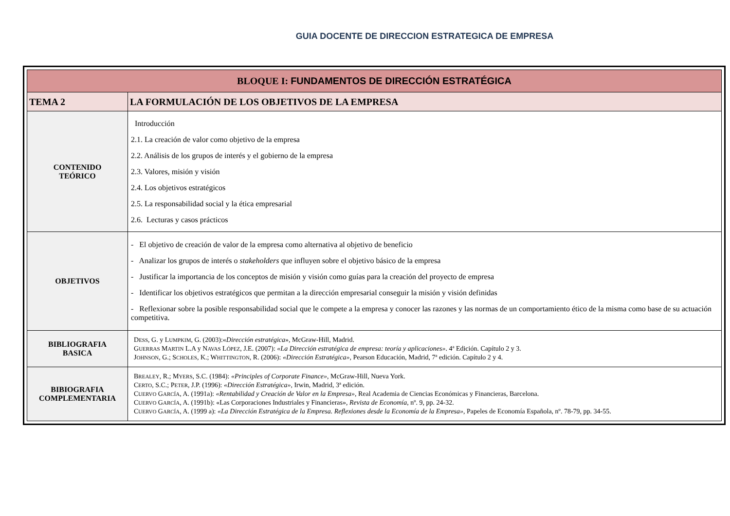GUIA DOCENTE DE DIRECCION ESTRATEGICA DE EMPRESA
| BLOQUE I: FUNDAMENTOS DE DIRECCIÓN ESTRATÉGICA | |
| --- | --- |
| TEMA 2 | LA FORMULACIÓN DE LOS OBJETIVOS DE LA EMPRESA |
| CONTENIDO TEÓRICO | Introducción 2.1. La creación de valor como objetivo de la empresa 2.2. Análisis de los grupos de interés y el gobierno de la empresa 2.3. Valores, misión y visión 2.4. Los objetivos estratégicos 2.5. La responsabilidad social y la ética empresarial 2.6. Lecturas y casos prácticos |
| OBJETIVOS | - El objetivo de creación de valor de la empresa como alternativa al objetivo de beneficio - Analizar los grupos de interés o stakeholders que influyen sobre el objetivo básico de la empresa - Justificar la importancia de los conceptos de misión y visión como guías para la creación del proyecto de empresa - Identificar los objetivos estratégicos que permitan a la dirección empresarial conseguir la misión y visión definidas - Reflexionar sobre la posible responsabilidad social que le compete a la empresa y conocer las razones y las normas de un comportamiento ético de la misma como base de su actuación competitiva. |
| BIBLIOGRAFIA BASICA | D ESS , G. y L UMPKIM , G. (2003):« Dirección estratégica », McGraw-Hill, Madrid. G UERRAS M ARTIN L.A y N AVAS L ÓPEZ , J.E. (2007): «La Dirección estratégica de empresa: teoría y aplicaciones» . 4ª Edición. Capítulo 2 y 3. J OHNSON , G.; S CHOLES , K.; W HITTINGTON , R. (2006): «Dirección Estratégica», Pearson Educación, Madrid, 7ª edición. Capítulo 2 y 4. |
| BIBIOGRAFIA COMPLEMENTARIA | B REALEY , R.; M YERS , S.C. (1984): «Principles of Corporate Finance» , McGraw-Hill, Nueva York. C ERTO , S.C.; P ETER , J.P. (1996): «Dirección Estratégica» , Irwin, Madrid, 3ª edición. C UERVO G ARCÍA , A. (1991a): «Rentabilidad y Creación de Valor en la Empresa» , Real Academia de Ciencias Económicas y Financieras, Barcelona. C UERVO G ARCÍA , A. (1991b): «Las Corporaciones Industriales y Financieras», Revista de Economía , nº. 9, pp. 24-32. C UERVO G ARCÍA , A. (1999 a): «La Dirección Estratégica de la Empresa. Reflexiones desde la Economía de la Empresa» , Papeles de Economía Española, nº. 78-79, pp. 34-55. |